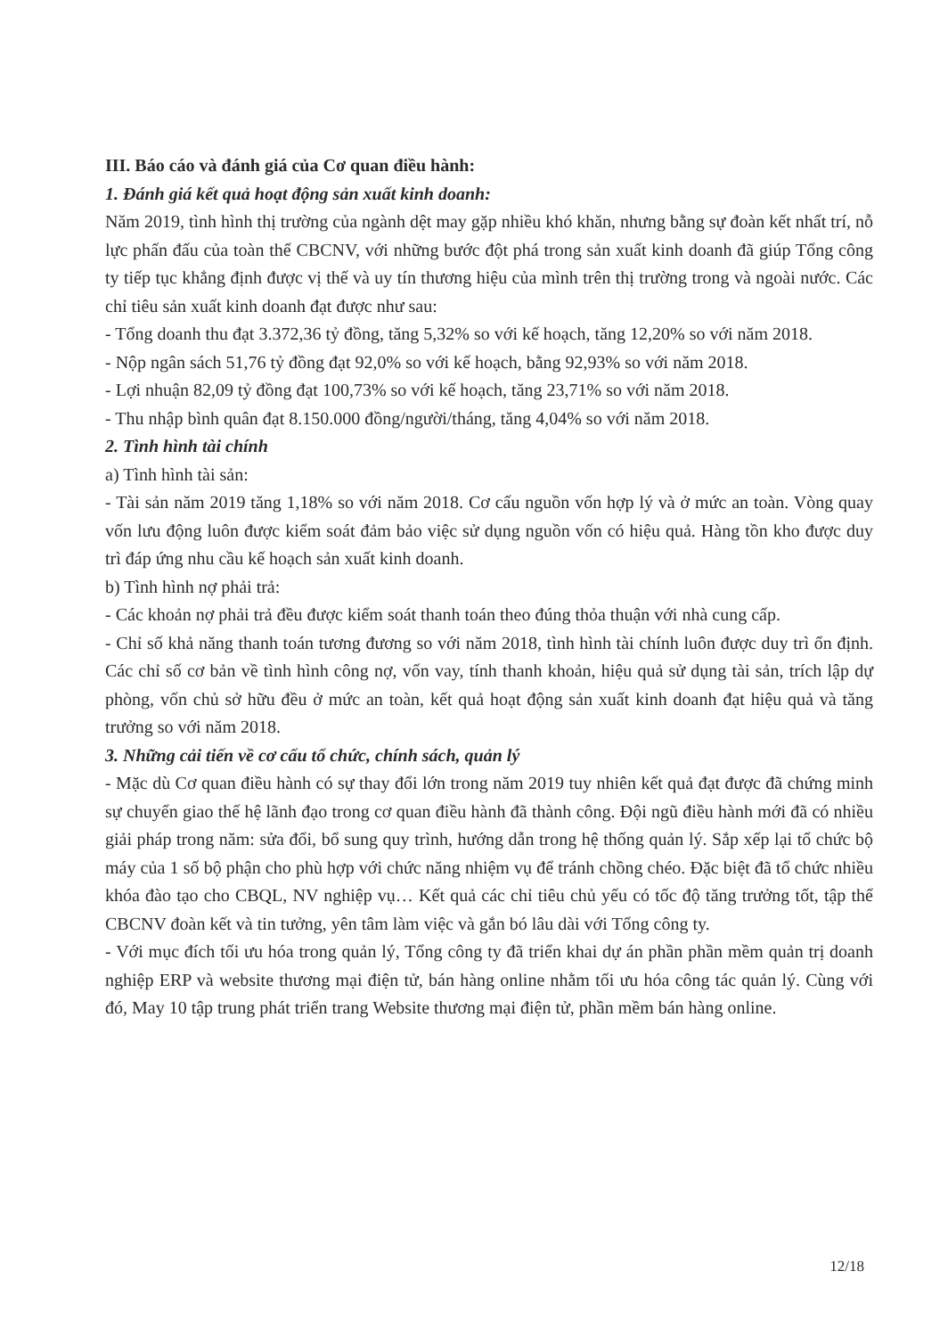III. Báo cáo và đánh giá của Cơ quan điều hành:
1. Đánh giá kết quả hoạt động sản xuất kinh doanh:
Năm 2019, tình hình thị trường của ngành dệt may gặp nhiều khó khăn, nhưng bằng sự đoàn kết nhất trí, nỗ lực phấn đấu của toàn thể CBCNV, với những bước đột phá trong sản xuất kinh doanh đã giúp Tổng công ty tiếp tục khẳng định được vị thế và uy tín thương hiệu của mình trên thị trường trong và ngoài nước. Các chỉ tiêu sản xuất kinh doanh đạt được như sau:
- Tổng doanh thu đạt 3.372,36 tỷ đồng, tăng 5,32% so với kế hoạch, tăng 12,20% so với năm 2018.
- Nộp ngân sách 51,76 tỷ đồng đạt 92,0% so với kế hoạch, bằng 92,93% so với năm 2018.
- Lợi nhuận 82,09 tỷ đồng đạt 100,73% so với kế hoạch, tăng 23,71% so với năm 2018.
- Thu nhập bình quân đạt 8.150.000 đồng/người/tháng, tăng 4,04% so với năm 2018.
2. Tình hình tài chính
a) Tình hình tài sản:
- Tài sản năm 2019 tăng 1,18% so với năm 2018. Cơ cấu nguồn vốn hợp lý và ở mức an toàn. Vòng quay vốn lưu động luôn được kiểm soát đảm bảo việc sử dụng nguồn vốn có hiệu quả. Hàng tồn kho được duy trì đáp ứng nhu cầu kế hoạch sản xuất kinh doanh.
b) Tình hình nợ phải trả:
- Các khoản nợ phải trả đều được kiểm soát thanh toán theo đúng thỏa thuận với nhà cung cấp.
- Chỉ số khả năng thanh toán tương đương so với năm 2018, tình hình tài chính luôn được duy trì ổn định. Các chỉ số cơ bản về tình hình công nợ, vốn vay, tính thanh khoản, hiệu quả sử dụng tài sản, trích lập dự phòng, vốn chủ sở hữu đều ở mức an toàn, kết quả hoạt động sản xuất kinh doanh đạt hiệu quả và tăng trưởng so với năm 2018.
3. Những cải tiến về cơ cấu tổ chức, chính sách, quản lý
- Mặc dù Cơ quan điều hành có sự thay đổi lớn trong năm 2019 tuy nhiên kết quả đạt được đã chứng minh sự chuyển giao thế hệ lãnh đạo trong cơ quan điều hành đã thành công. Đội ngũ điều hành mới đã có nhiều giải pháp trong năm: sửa đổi, bổ sung quy trình, hướng dẫn trong hệ thống quản lý. Sắp xếp lại tổ chức bộ máy của 1 số bộ phận cho phù hợp với chức năng nhiệm vụ để tránh chồng chéo. Đặc biệt đã tổ chức nhiều khóa đào tạo cho CBQL, NV nghiệp vụ… Kết quả các chỉ tiêu chủ yếu có tốc độ tăng trưởng tốt, tập thể CBCNV đoàn kết và tin tưởng, yên tâm làm việc và gắn bó lâu dài với Tổng công ty.
- Với mục đích tối ưu hóa trong quản lý, Tổng công ty đã triển khai dự án phần phần mềm quản trị doanh nghiệp ERP và website thương mại điện tử, bán hàng online nhằm tối ưu hóa công tác quản lý. Cùng với đó, May 10 tập trung phát triển trang Website thương mại điện tử, phần mềm bán hàng online.
12/18